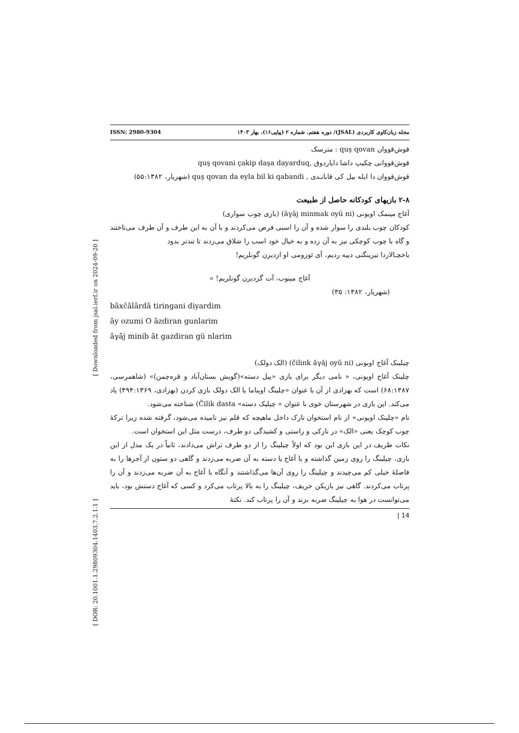[ Downloaded from jsal.ierf.ir on 2024-09-20 ]
[ DOR: 20.1001.1.29809304.1403.7.2.1.1 ]
ISSN: 2980-9304 مجله زبان‌کاوی کاربردی (JSAL)/ دوره هفتم، شماره ۲ (پیاپی۱۶)، بهار ۱۴۰۳
قوش‌قووان quş qovan : مترسک
قوش‌قووانی چکیپ داشا دایاردوق ,quş qovani çakip daşa dayarduq
قوش‌قووان دا ایله بیل کی قابانـدی , quş qovan da eyla bil ki qabandi (شهریار، ۵۵:۱۳۸۲)
۲-۸ بازیهای کودکانه حاصل از طبیعت
آغاج مینمک اویونی (āγāj minmak oyü ni) (بازی چوب سواری)
کودکان چوب بلندی را سوار شده و آن را اسبی فرض می‌کردند و با آن به این طرف و آن طرف می‌تاختند و گاه با چوب کوچکی نیز به آن زده و به خیال خود اسب را شلاق می‌زدند تا تندتر بدود
باخچـالاردا تیرینگنی دییه ردیم، آی ئوزومی او ازدیرن گونلریم!
آغاج مینوب، آت گزدیرن گونلریم! »
(شهریار، ۱۳۸۲: ۳۵)
bāxčālārdā tiringani diyardim
āy ozumi O āzdiran gunlarim
āγāj minib āt gazdiran gü nlarim
چیلینک آغاج اویونی (čilink ăγăj oyü ni) (الک دولک)
چلینک آغاج اویونی، « نامی دیگر برای بازی «پیل دسته»(گویش بستان‌آباد و قره‌چمن)» (شاهمرسی، ۶۸:۱۳۸۷) است که بهزادی از آن با عنوان «چلینگ اویناما یا الک دولک بازی کردن (بهزادی، ۴۹۴:۱۳۶۹) یاد می‌کند. این بازی در شهرستان خوی با عنوان « چیلیک دسته» Čilik dasta) شناخته می‌شود.
نام «چلینک اویونی» از نام استخوان نازک داخل ماهیچه که قلم نیز نامیده می‌شود، گرفته شده زیرا ترکهٔ چوب کوچک یعنی «الک» در نازکی و راستی و کشیدگی دو طرف، درست مثل این استخوان است.
نکات ظریف در این بازی این بود که اولاً چیلینگ را از دو طرف تراش می‌دادند، ثانیاً در یک مدل از این بازی، چیلینگ را روی زمین گذاشته و با آغاج یا دسته به آن ضربه می‌زدند و گاهی دو ستون از آجرها را به فاصلهٔ خیلی کم می‌چیدند و چیلینگ را روی آن‌ها می‌گذاشتند و آنگاه با آغاج به آن ضربه می‌زدند و آن را پرتاب می‌کردند. گاهی نیز بازیکن حریف، چیلینگ را به بالا پرتاب می‌کرد و کسی که آغاج دستش بود، باید می‌توانست در هوا به چیلینگ ضربه بزند و آن را پرتاب کند. نکتهٔ
14 |